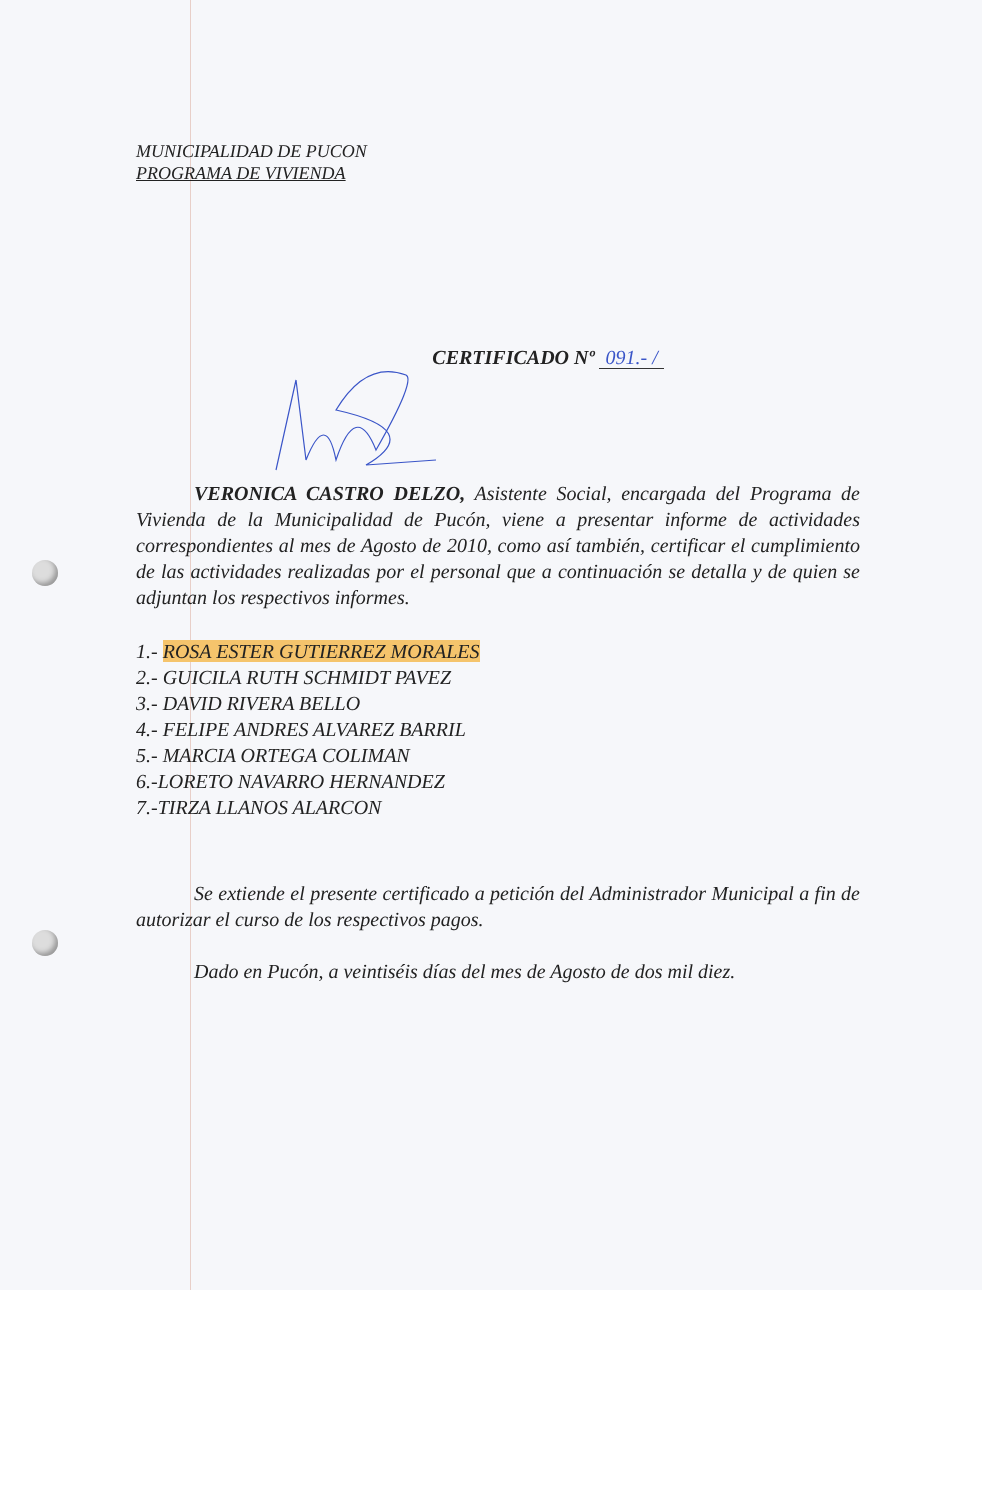MUNICIPALIDAD DE PUCON
PROGRAMA DE VIVIENDA
CERTIFICADO Nº 091.- /
VERONICA CASTRO DELZO, Asistente Social, encargada del Programa de Vivienda de la Municipalidad de Pucón, viene a presentar informe de actividades correspondientes al mes de Agosto de 2010, como así también, certificar el cumplimiento de las actividades realizadas por el personal que a continuación se detalla y de quien se adjuntan los respectivos informes.
1.- ROSA ESTER GUTIERREZ MORALES
2.- GUICILA RUTH SCHMIDT PAVEZ
3.- DAVID RIVERA BELLO
4.- FELIPE ANDRES ALVAREZ BARRIL
5.- MARCIA ORTEGA COLIMAN
6.-LORETO NAVARRO HERNANDEZ
7.-TIRZA LLANOS ALARCON
Se extiende el presente certificado a petición del Administrador Municipal a fin de autorizar el curso de los respectivos pagos.
Dado en Pucón, a veintiséis días del mes de Agosto de dos mil diez.